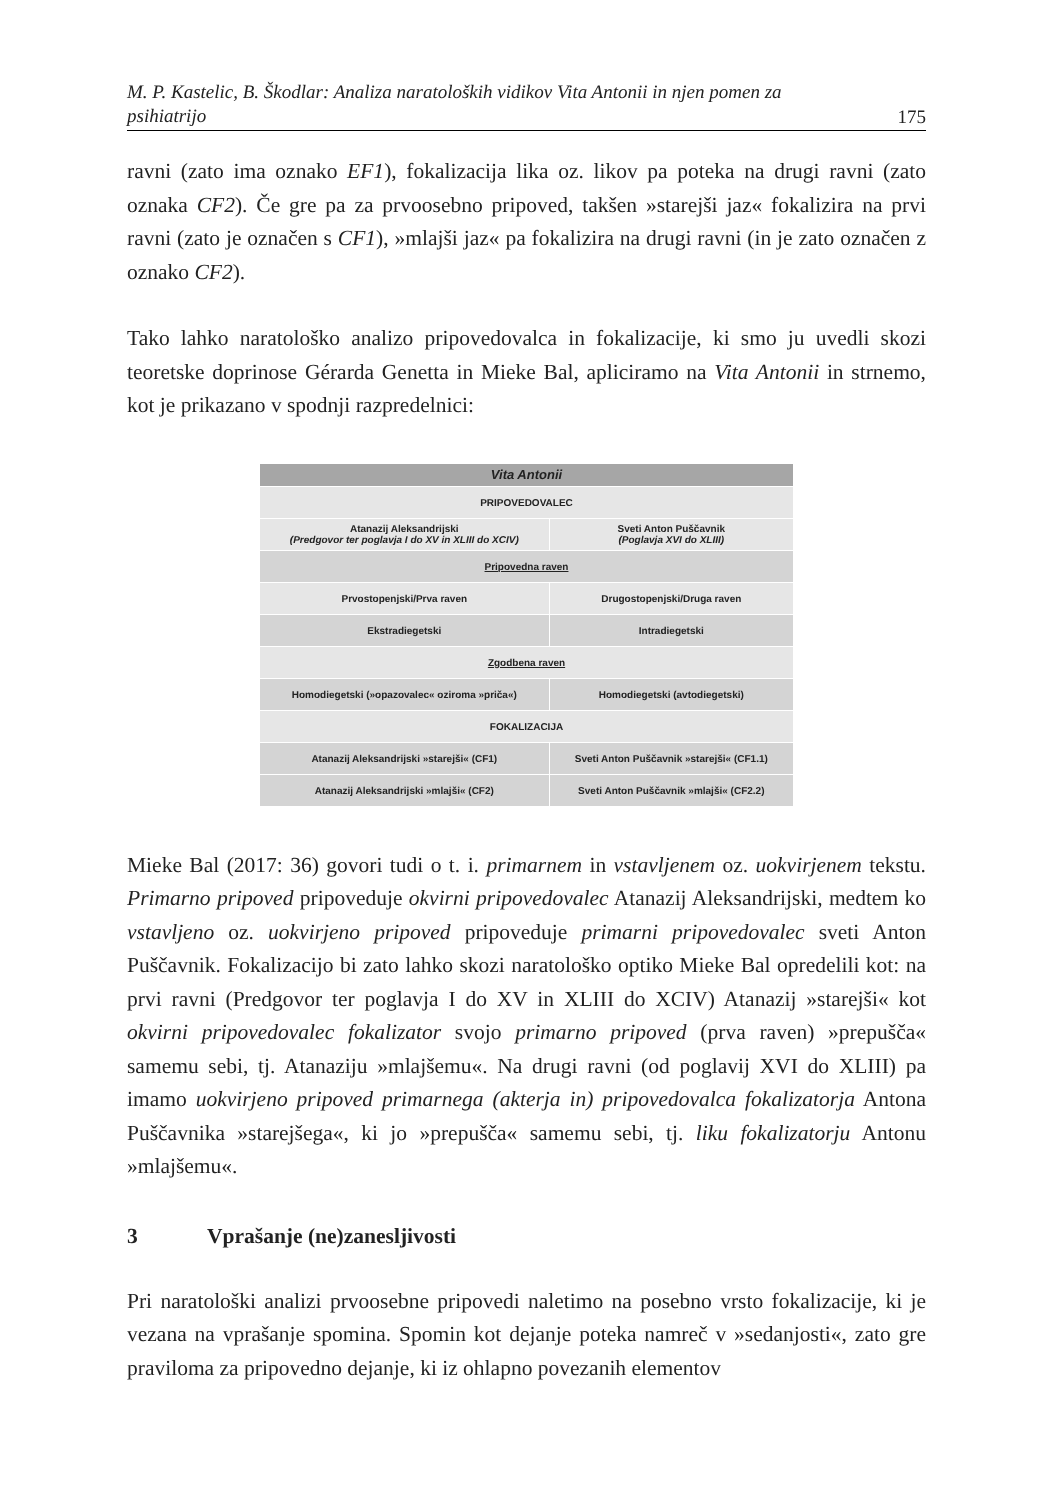M. P. Kastelic, B. Škodlar: Analiza naratoloških vidikov Vita Antonii in njen pomen za psihiatrijo 175
ravni (zato ima oznako EF1), fokalizacija lika oz. likov pa poteka na drugi ravni (zato oznaka CF2). Če gre pa za prvoosebno pripoved, takšen »starejši jaz« fokalizira na prvi ravni (zato je označen s CF1), »mlajši jaz« pa fokalizira na drugi ravni (in je zato označen z oznako CF2).
Tako lahko naratološko analizo pripovedovalca in fokalizacije, ki smo ju uvedli skozi teoretske doprinose Gérarda Genetta in Mieke Bal, apliciramo na Vita Antonii in strnemo, kot je prikazano v spodnji razpredelnici:
| Vita Antonii | |
| PRIPOVEDOVALEC | |
| Atanazij Aleksandrijski (Predgovor ter poglavja I do XV in XLIII do XCIV) | Sveti Anton Puščavnik (Poglavja XVI do XLIII) |
| Pripovedna raven | |
| Prvostopenjski/Prva raven | Drugostopenjski/Druga raven |
| Ekstradiegetski | Intradiegetski |
| Zgodbena raven | |
| Homodiegetski (»opazovalec« oziroma »priča«) | Homodiegetski (avtodiegetski) |
| FOKALIZACIJA | |
| Atanazij Aleksandrijski »starejši« (CF1) | Sveti Anton Puščavnik »starejši« (CF1.1) |
| Atanazij Aleksandrijski »mlajši« (CF2) | Sveti Anton Puščavnik »mlajši« (CF2.2) |
Mieke Bal (2017: 36) govori tudi o t. i. primarnem in vstavljenem oz. uokvirjenem tekstu. Primarno pripoved pripoveduje okvirni pripovedovalec Atanazij Aleksandrijski, medtem ko vstavljeno oz. uokvirjeno pripoved pripoveduje primarni pripovedovalec sveti Anton Puščavnik. Fokalizacijo bi zato lahko skozi naratološko optiko Mieke Bal opredelili kot: na prvi ravni (Predgovor ter poglavja I do XV in XLIII do XCIV) Atanazij »starejši« kot okvirni pripovedovalec fokalizator svojo primarno pripoved (prva raven) »prepušča« samemu sebi, tj. Atanaziju »mlajšemu«. Na drugi ravni (od poglavij XVI do XLIII) pa imamo uokvirjeno pripoved primarnega (akterja in) pripovedovalca fokalizatorja Antona Puščavnika »starejšega«, ki jo »prepušča« samemu sebi, tj. liku fokalizatorju Antonu »mlajšemu«.
3 Vprašanje (ne)zanesljivosti
Pri naratološki analizi prvoosebne pripovedi naletimo na posebno vrsto fokalizacije, ki je vezana na vprašanje spomina. Spomin kot dejanje poteka namreč v »sedanjosti«, zato gre praviloma za pripovedno dejanje, ki iz ohlapno povezanih elementov